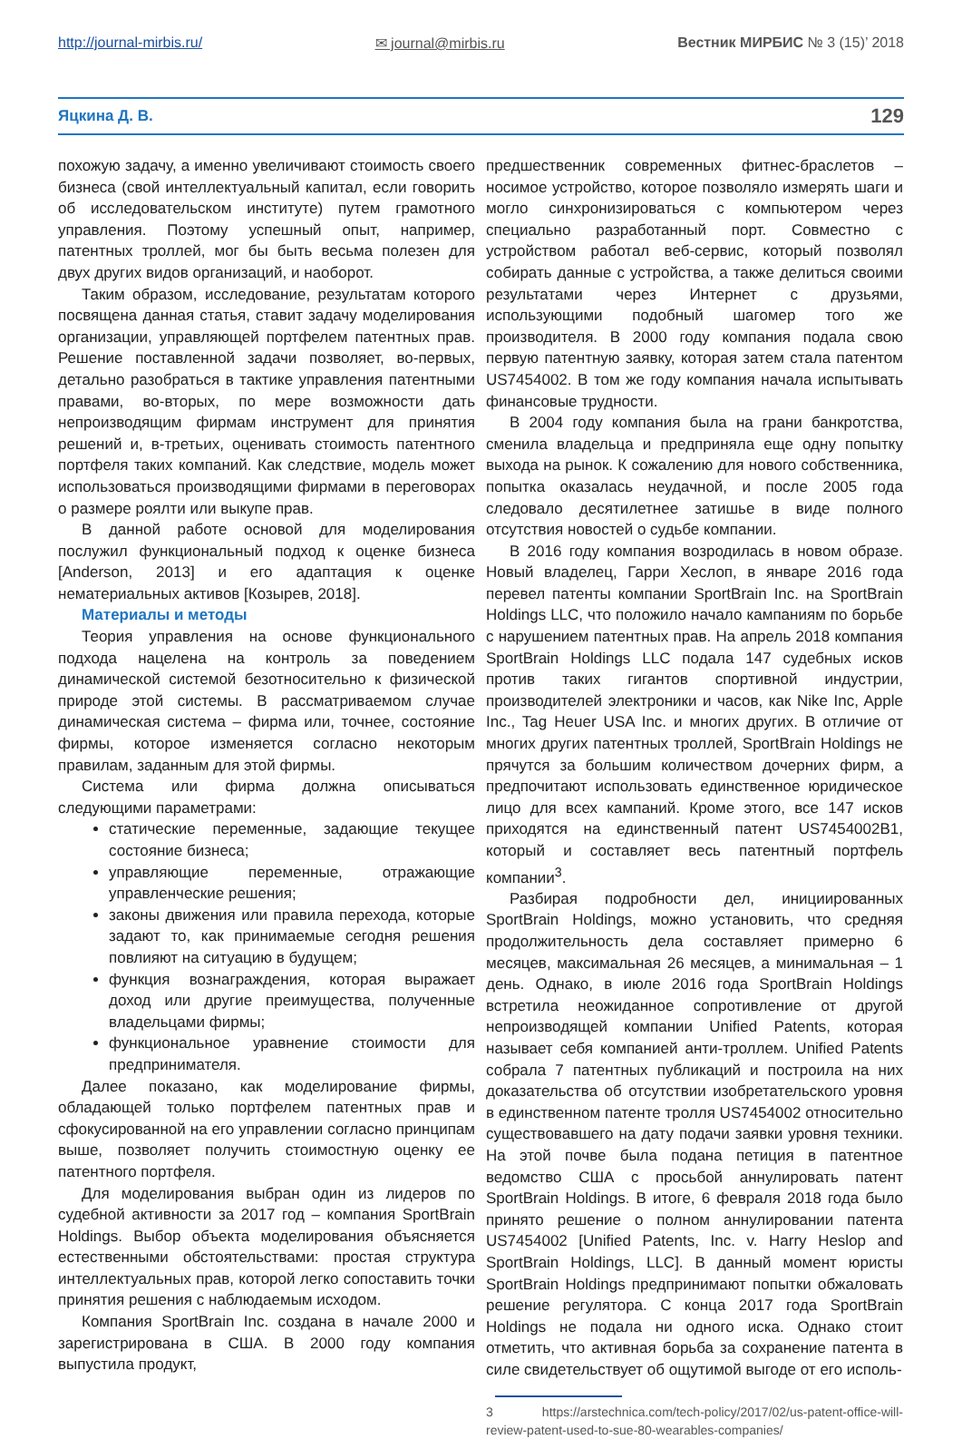http://journal-mirbis.ru/ ✉ journal@mirbis.ru Вестник МИРБИС № 3 (15)’ 2018
Яцкина Д. В. 129
похожую задачу, а именно увеличивают стоимость своего бизнеса (свой интеллектуальный капитал, если говорить об исследовательском институте) путем грамотного управления. Поэтому успешный опыт, например, патентных троллей, мог бы быть весьма полезен для двух других видов организаций, и наоборот.
Таким образом, исследование, результатам которого посвящена данная статья, ставит задачу моделирования организации, управляющей портфелем патентных прав. Решение поставленной задачи позволяет, во-первых, детально разобраться в тактике управления патентными правами, во-вторых, по мере возможности дать непроизводящим фирмам инструмент для принятия решений и, в-третьих, оценивать стоимость патентного портфеля таких компаний. Как следствие, модель может использоваться производящими фирмами в переговорах о размере роялти или выкупе прав.
В данной работе основой для моделирования послужил функциональный подход к оценке бизнеса [Anderson, 2013] и его адаптация к оценке нематериальных активов [Козырев, 2018].
Материалы и методы
Теория управления на основе функционального подхода нацелена на контроль за поведением динамической системой безотносительно к физической природе этой системы. В рассматриваемом случае динамическая система – фирма или, точнее, состояние фирмы, которое изменяется согласно некоторым правилам, заданным для этой фирмы.
Система или фирма должна описываться следующими параметрами:
статические переменные, задающие текущее состояние бизнеса;
управляющие переменные, отражающие управленческие решения;
законы движения или правила перехода, которые задают то, как принимаемые сегодня решения повлияют на ситуацию в будущем;
функция вознаграждения, которая выражает доход или другие преимущества, полученные владельцами фирмы;
функциональное уравнение стоимости для предпринимателя.
Далее показано, как моделирование фирмы, обладающей только портфелем патентных прав и сфокусированной на его управлении согласно принципам выше, позволяет получить стоимостную оценку ее патентного портфеля.
Для моделирования выбран один из лидеров по судебной активности за 2017 год – компания SportBrain Holdings. Выбор объекта моделирования объясняется естественными обстоятельствами: простая структура интеллектуальных прав, которой легко сопоставить точки принятия решения с наблюдаемым исходом.
Компания SportBrain Inc. создана в начале 2000 и зарегистрирована в США. В 2000 году компания выпустила продукт,
предшественник современных фитнес-браслетов – носимое устройство, которое позволяло измерять шаги и могло синхронизироваться с компьютером через специально разработанный порт. Совместно с устройством работал веб-сервис, который позволял собирать данные с устройства, а также делиться своими результатами через Интернет с друзьями, использующими подобный шагомер того же производителя. В 2000 году компания подала свою первую патентную заявку, которая затем стала патентом US7454002. В том же году компания начала испытывать финансовые трудности.
В 2004 году компания была на грани банкротства, сменила владельца и предприняла еще одну попытку выхода на рынок. К сожалению для нового собственника, попытка оказалась неудачной, и после 2005 года следовало десятилетнее затишье в виде полного отсутствия новостей о судьбе компании.
В 2016 году компания возродилась в новом образе. Новый владелец, Гарри Хеслоп, в январе 2016 года перевел патенты компании SportBrain Inc. на SportBrain Holdings LLC, что положило начало кампаниям по борьбе с нарушением патентных прав. На апрель 2018 компания SportBrain Holdings LLC подала 147 судебных исков против таких гигантов спортивной индустрии, производителей электроники и часов, как Nike Inc, Apple Inc., Tag Heuer USA Inc. и многих других. В отличие от многих других патентных троллей, SportBrain Holdings не прячутся за большим количеством дочерних фирм, а предпочитают использовать единственное юридическое лицо для всех кампаний. Кроме этого, все 147 исков приходятся на единственный патент US7454002B1, который и составляет весь патентный портфель компании<sup>3</sup>.
Разбирая подробности дел, инициированных SportBrain Holdings, можно установить, что средняя продолжительность дела составляет примерно 6 месяцев, максимальная 26 месяцев, а минимальная – 1 день. Однако, в июле 2016 года SportBrain Holdings встретила неожиданное сопротивление от другой непроизводящей компании Unified Patents, которая называет себя компанией анти-троллем. Unified Patents собрала 7 патентных публикаций и построила на них доказательства об отсутствии изобретательского уровня в единственном патенте тролля US7454002 относительно существовавшего на дату подачи заявки уровня техники. На этой почве была подана петиция в патентное ведомство США с просьбой аннулировать патент SportBrain Holdings. В итоге, 6 февраля 2018 года было принято решение о полном аннулировании патента US7454002 [Unified Patents, Inc. v. Harry Heslop and SportBrain Holdings, LLC]. В данный момент юристы SportBrain Holdings предпринимают попытки обжаловать решение регулятора. С конца 2017 года SportBrain Holdings не подала ни одного иска. Однако стоит отметить, что активная борьба за сохранение патента в силе свидетельствует об ощутимой выгоде от его исполь-
3 https://arstechnica.com/tech-policy/2017/02/us-patent-office-will-review-patent-used-to-sue-80-wearables-companies/